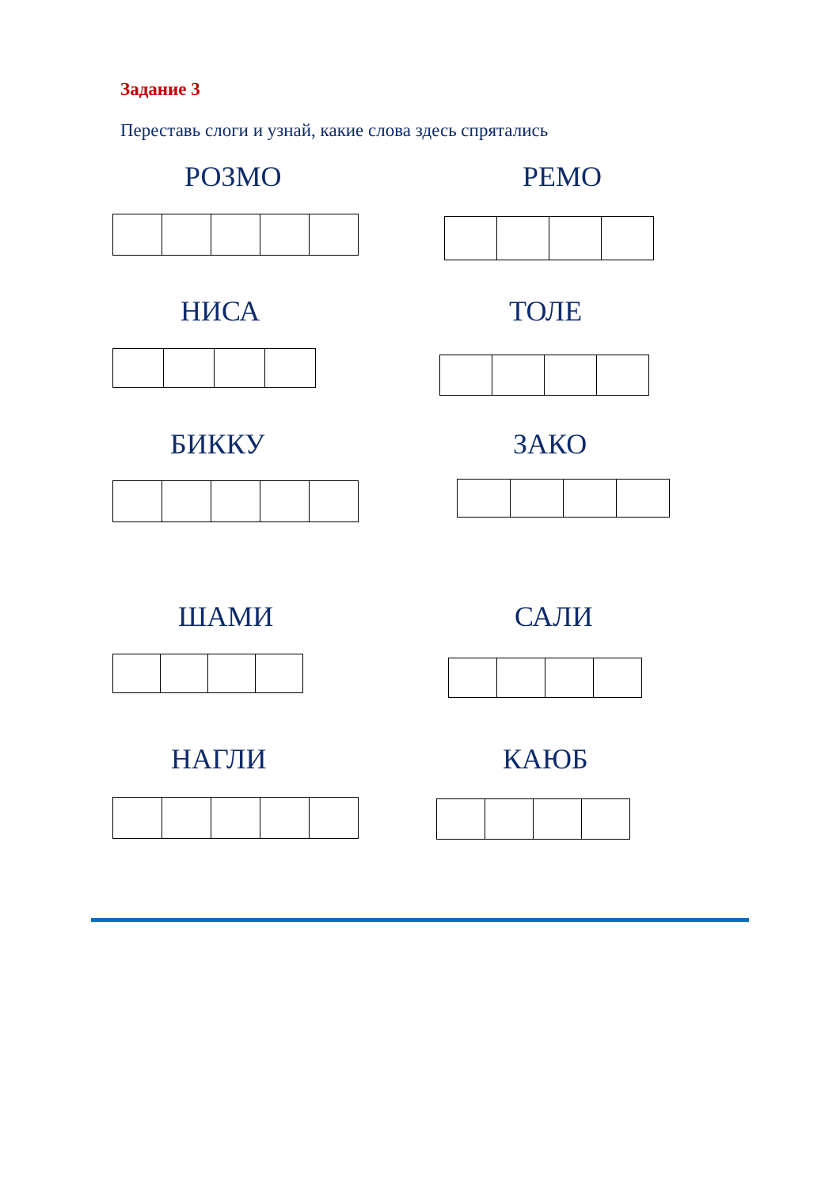Задание 3
Переставь слоги и узнай, какие слова здесь спрятались
РОЗМО РЕМО
НИСА ТОЛЕ
БИККУ ЗАКО
ШАМИ САЛИ
НАГЛИ КАЮБ